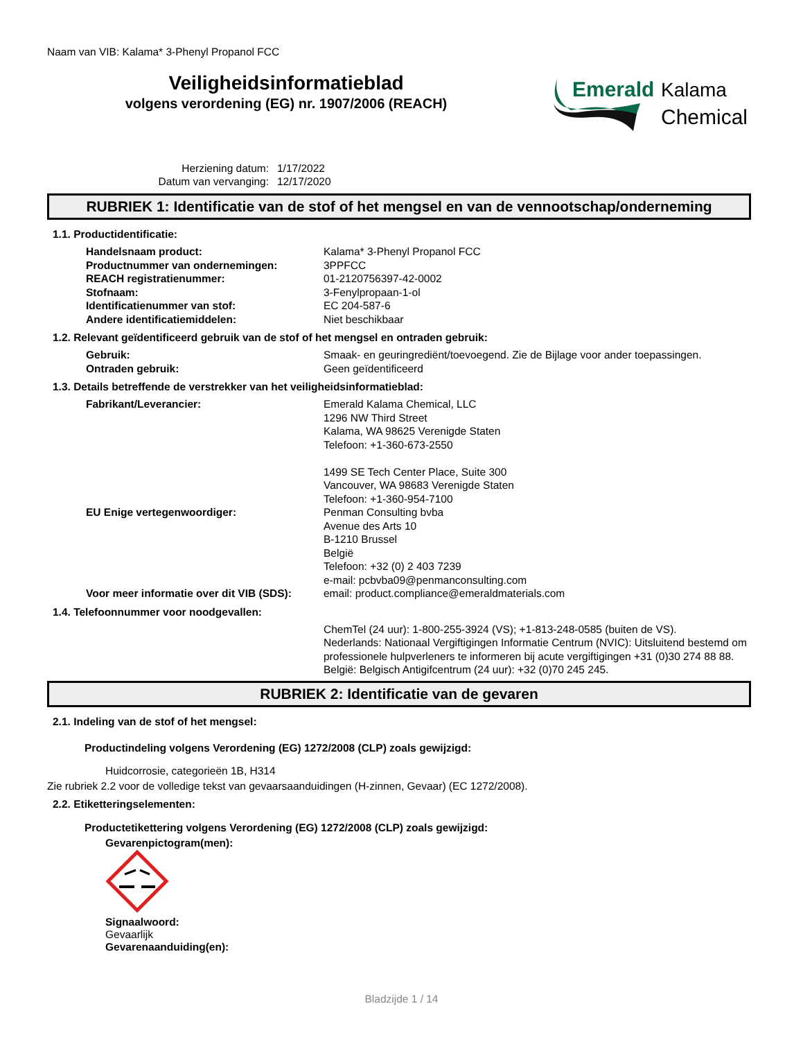Naam van VIB: Kalama* 3-Phenyl Propanol FCC
Veiligheidsinformatieblad
volgens verordening (EG) nr. 1907/2006 (REACH)
Emerald
Kalama
Chemical
Herziening datum: 1/17/2022 Datum van vervanging: 12/17/2020
RUBRIEK 1: Identificatie van de stof of het mengsel en van de vennootschap/onderneming
1.1. Productidentificatie:
Handelsnaam product: Kalama* 3-Phenyl Propanol FCC
Productnummer van ondernemingen: 3PPFCC
REACH registratienummer: 01-2120756397-42-0002
Stofnaam: 3-Fenylpropaan-1-ol
Identificatienummer van stof: EC 204-587-6
Andere identificatiemiddelen: Niet beschikbaar
1.2. Relevant geïdentificeerd gebruik van de stof of het mengsel en ontraden gebruik:
Gebruik: Smaak- en geuringrediënt/toevoegend. Zie de Bijlage voor ander toepassingen.
Ontraden gebruik: Geen geïdentificeerd
1.3. Details betreffende de verstrekker van het veiligheidsinformatieblad:
Fabrikant/Leverancier: Emerald Kalama Chemical, LLC
1296 NW Third Street
Kalama, WA 98625 Verenigde Staten
Telefoon: +1-360-673-2550
1499 SE Tech Center Place, Suite 300
Vancouver, WA 98683 Verenigde Staten
Telefoon: +1-360-954-7100
EU Enige vertegenwoordiger: Penman Consulting bvba
Avenue des Arts 10
B-1210 Brussel
België
Telefoon: +32 (0) 2 403 7239
e-mail: pcbvba09@penmanconsulting.com
Voor meer informatie over dit VIB (SDS): email: product.compliance@emeraldmaterials.com
1.4. Telefoonnummer voor noodgevallen:
ChemTel (24 uur): 1-800-255-3924 (VS); +1-813-248-0585 (buiten de VS).
Nederlands: Nationaal Vergiftigingen Informatie Centrum (NVIC): Uitsluitend bestemd om professionele hulpverleners te informeren bij acute vergiftigingen +31 (0)30 274 88 88.
België: Belgisch Antigifcentrum (24 uur): +32 (0)70 245 245.
RUBRIEK 2: Identificatie van de gevaren
2.1. Indeling van de stof of het mengsel:
Productindeling volgens Verordening (EG) 1272/2008 (CLP) zoals gewijzigd:
Huidcorrosie, categorieën 1B, H314
Zie rubriek 2.2 voor de volledige tekst van gevaarsaanduidingen (H-zinnen, Gevaar) (EC 1272/2008).
2.2. Etiketteringselementen:
Productetikettering volgens Verordening (EG) 1272/2008 (CLP) zoals gewijzigd:
Gevarenpictogram(men):
Signaalwoord:
Gevaarlijk
Gevarenaanduiding(en):
Bladzijde 1 / 14